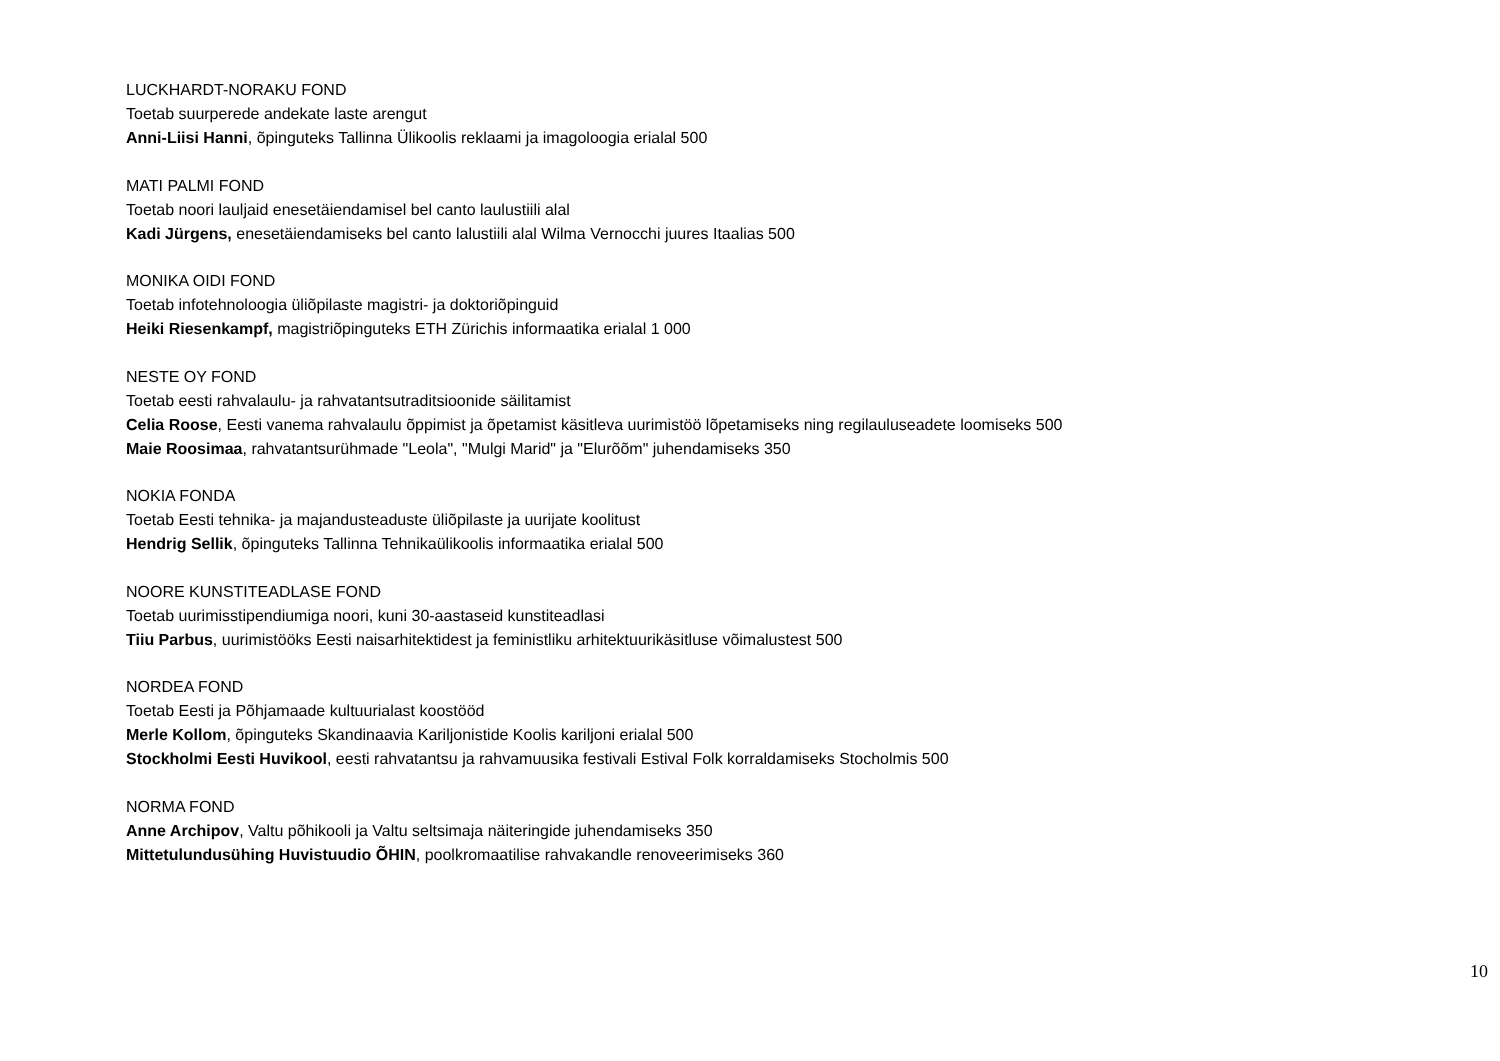LUCKHARDT-NORAKU FOND
Toetab suurperede andekate laste arengut
Anni-Liisi Hanni, õpinguteks Tallinna Ülikoolis reklaami ja imagoloogia erialal 500
MATI PALMI FOND
Toetab noori lauljaid enesetäiendamisel bel canto laulustiili alal
Kadi Jürgens, enesetäiendamiseks bel canto lalustiili alal Wilma Vernocchi juures Itaalias 500
MONIKA OIDI FOND
Toetab infotehnoloogia üliõpilaste magistri- ja doktoriõpinguid
Heiki Riesenkampf, magistriõpinguteks ETH Zürichis informaatika erialal 1 000
NESTE OY FOND
Toetab eesti rahvalaulu- ja rahvatantsutraditsioonide säilitamist
Celia Roose, Eesti vanema rahvalaulu õppimist ja õpetamist käsitleva uurimistöö lõpetamiseks ning regilauluseadete loomiseks 500
Maie Roosimaa, rahvatantsurühmade "Leola", "Mulgi Marid" ja "Elurõõm" juhendamiseks 350
NOKIA FONDA
Toetab Eesti tehnika- ja majandusteaduste üliõpilaste ja uurijate koolitust
Hendrig Sellik, õpinguteks Tallinna Tehnikaülikoolis informaatika erialal 500
NOORE KUNSTITEADLASE FOND
Toetab uurimisstipendiumiga noori, kuni 30-aastaseid kunstiteadlasi
Tiiu Parbus, uurimistööks Eesti naisarhitektidest ja feministliku arhitektuurikäsitluse võimalustest 500
NORDEA FOND
Toetab Eesti ja Põhjamaade kultuurialast koostööd
Merle Kollom, õpinguteks Skandinaavia Kariljonistide Koolis kariljoni erialal 500
Stockholmi Eesti Huvikool, eesti rahvatantsu ja rahvamuusika festivali Estival Folk korraldamiseks Stocholmis 500
NORMA FOND
Anne Archipov, Valtu põhikooli ja Valtu seltsimaja näiteringide juhendamiseks 350
Mittetulundusühing Huvistuudio ÕHIN, poolkromaatilise rahvakandle renoveerimiseks 360
10